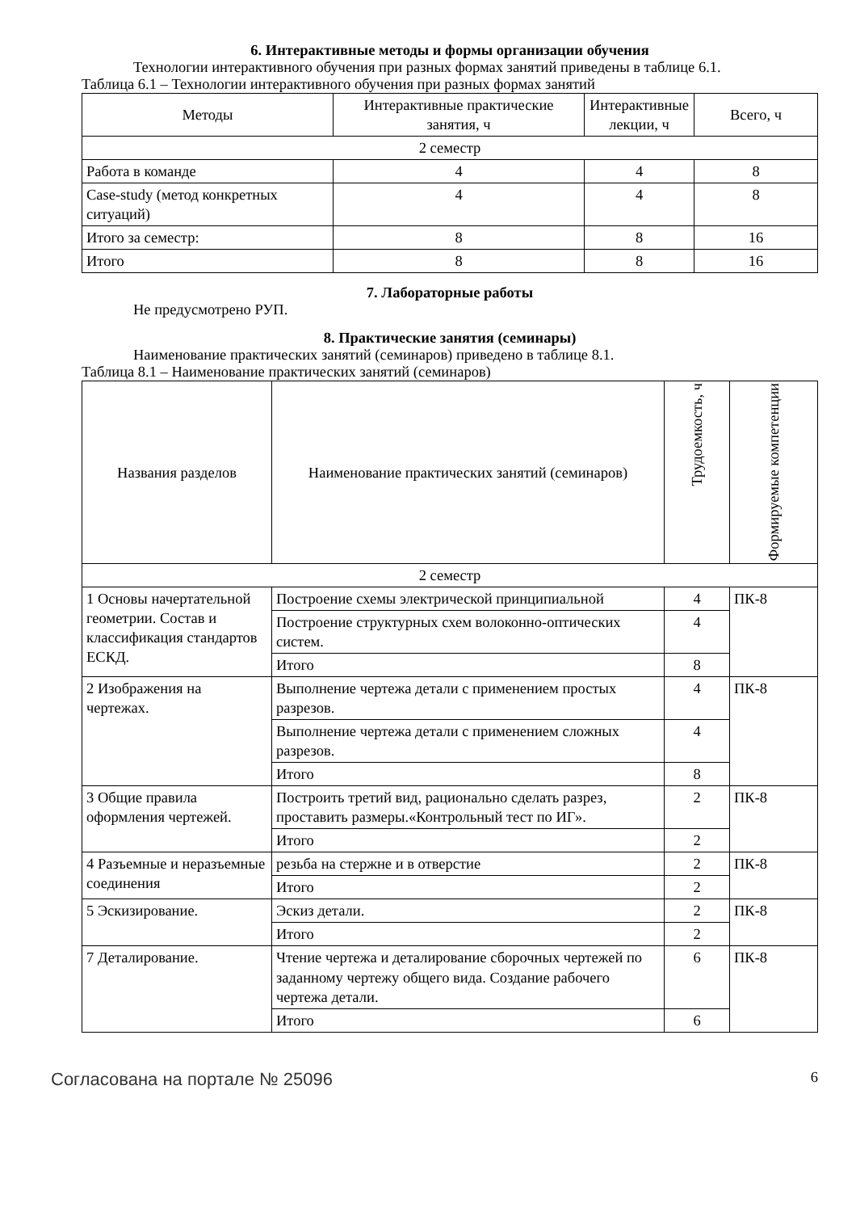6. Интерактивные методы и формы организации обучения
Технологии интерактивного обучения при разных формах занятий приведены в таблице 6.1.
Таблица 6.1 – Технологии интерактивного обучения при разных формах занятий
| Методы | Интерактивные практические занятия, ч | Интерактивные лекции, ч | Всего, ч |
| --- | --- | --- | --- |
| 2 семестр | | | |
| Работа в команде | 4 | 4 | 8 |
| Case-study (метод конкретных ситуаций) | 4 | 4 | 8 |
| Итого за семестр: | 8 | 8 | 16 |
| Итого | 8 | 8 | 16 |
7. Лабораторные работы
Не предусмотрено РУП.
8. Практические занятия (семинары)
Наименование практических занятий (семинаров) приведено в таблице 8.1.
Таблица 8.1 – Наименование практических занятий (семинаров)
| Названия разделов | Наименование практических занятий (семинаров) | Трудоемкость, ч | Формируемые компетенции |
| --- | --- | --- | --- |
| 2 семестр | | | |
| 1 Основы начертательной геометрии. Состав и классификация стандартов ЕСКД. | Построение схемы электрической принципиальной | 4 | ПК-8 |
| | Построение структурных схем волоконно-оптических систем. | 4 | |
| | Итого | 8 | |
| 2 Изображения на чертежах. | Выполнение чертежа детали с применением простых разрезов. | 4 | ПК-8 |
| | Выполнение чертежа детали с применением сложных разрезов. | 4 | |
| | Итого | 8 | |
| 3 Общие правила оформления чертежей. | Построить третий вид, рационально сделать разрез, проставить размеры.«Контрольный тест по ИГ». | 2 | ПК-8 |
| | Итого | 2 | |
| 4 Разъемные и неразъемные соединения | резьба на стержне и в отверстие | 2 | ПК-8 |
| | Итого | 2 | |
| 5 Эскизирование. | Эскиз детали. | 2 | ПК-8 |
| | Итого | 2 | |
| 7 Деталирование. | Чтение чертежа и деталирование сборочных чертежей по заданному чертежу общего вида. Создание рабочего чертежа детали. | 6 | ПК-8 |
| | Итого | 6 | |
Согласована на портале № 25096 6